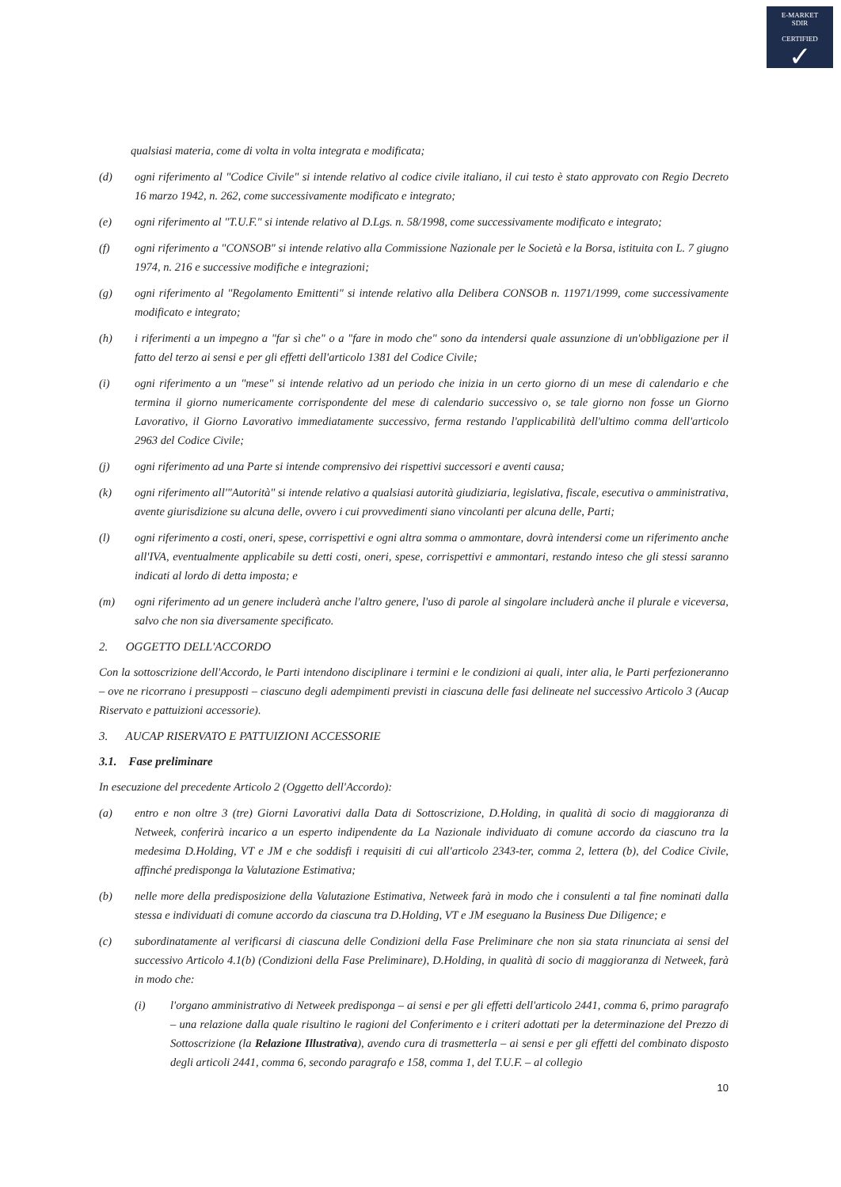E-MARKET
SDIR
CERTIFIED
✓
qualsiasi materia, come di volta in volta integrata e modificata;
(d) ogni riferimento al "Codice Civile" si intende relativo al codice civile italiano, il cui testo è stato approvato con Regio Decreto 16 marzo 1942, n. 262, come successivamente modificato e integrato;
(e) ogni riferimento al "T.U.F." si intende relativo al D.Lgs. n. 58/1998, come successivamente modificato e integrato;
(f) ogni riferimento a "CONSOB" si intende relativo alla Commissione Nazionale per le Società e la Borsa, istituita con L. 7 giugno 1974, n. 216 e successive modifiche e integrazioni;
(g) ogni riferimento al "Regolamento Emittenti" si intende relativo alla Delibera CONSOB n. 11971/1999, come successivamente modificato e integrato;
(h) i riferimenti a un impegno a "far sì che" o a "fare in modo che" sono da intendersi quale assunzione di un'obbligazione per il fatto del terzo ai sensi e per gli effetti dell'articolo 1381 del Codice Civile;
(i) ogni riferimento a un "mese" si intende relativo ad un periodo che inizia in un certo giorno di un mese di calendario e che termina il giorno numericamente corrispondente del mese di calendario successivo o, se tale giorno non fosse un Giorno Lavorativo, il Giorno Lavorativo immediatamente successivo, ferma restando l'applicabilità dell'ultimo comma dell'articolo 2963 del Codice Civile;
(j) ogni riferimento ad una Parte si intende comprensivo dei rispettivi successori e aventi causa;
(k) ogni riferimento all'"Autorità" si intende relativo a qualsiasi autorità giudiziaria, legislativa, fiscale, esecutiva o amministrativa, avente giurisdizione su alcuna delle, ovvero i cui provvedimenti siano vincolanti per alcuna delle, Parti;
(l) ogni riferimento a costi, oneri, spese, corrispettivi e ogni altra somma o ammontare, dovrà intendersi come un riferimento anche all'IVA, eventualmente applicabile su detti costi, oneri, spese, corrispettivi e ammontari, restando inteso che gli stessi saranno indicati al lordo di detta imposta; e
(m) ogni riferimento ad un genere includerà anche l'altro genere, l'uso di parole al singolare includerà anche il plurale e viceversa, salvo che non sia diversamente specificato.
2. OGGETTO DELL'ACCORDO
Con la sottoscrizione dell'Accordo, le Parti intendono disciplinare i termini e le condizioni ai quali, inter alia, le Parti perfezioneranno – ove ne ricorrano i presupposti – ciascuno degli adempimenti previsti in ciascuna delle fasi delineate nel successivo Articolo 3 (Aucap Riservato e pattuizioni accessorie).
3. AUCAP RISERVATO E PATTUIZIONI ACCESSORIE
3.1. Fase preliminare
In esecuzione del precedente Articolo 2 (Oggetto dell'Accordo):
(a) entro e non oltre 3 (tre) Giorni Lavorativi dalla Data di Sottoscrizione, D.Holding, in qualità di socio di maggioranza di Netweek, conferirà incarico a un esperto indipendente da La Nazionale individuato di comune accordo da ciascuno tra la medesima D.Holding, VT e JM e che soddisfi i requisiti di cui all'articolo 2343-ter, comma 2, lettera (b), del Codice Civile, affinché predisponga la Valutazione Estimativa;
(b) nelle more della predisposizione della Valutazione Estimativa, Netweek farà in modo che i consulenti a tal fine nominati dalla stessa e individuati di comune accordo da ciascuna tra D.Holding, VT e JM eseguano la Business Due Diligence; e
(c) subordinatamente al verificarsi di ciascuna delle Condizioni della Fase Preliminare che non sia stata rinunciata ai sensi del successivo Articolo 4.1(b) (Condizioni della Fase Preliminare), D.Holding, in qualità di socio di maggioranza di Netweek, farà in modo che:
(i) l'organo amministrativo di Netweek predisponga – ai sensi e per gli effetti dell'articolo 2441, comma 6, primo paragrafo – una relazione dalla quale risultino le ragioni del Conferimento e i criteri adottati per la determinazione del Prezzo di Sottoscrizione (la Relazione Illustrativa), avendo cura di trasmetterla – ai sensi e per gli effetti del combinato disposto degli articoli 2441, comma 6, secondo paragrafo e 158, comma 1, del T.U.F. – al collegio
10